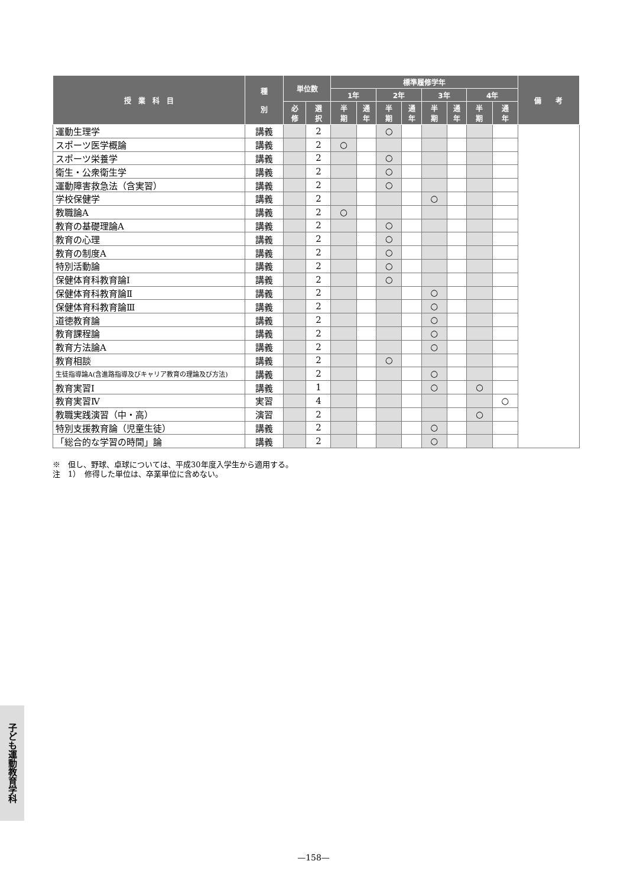| 授 業 科 目 | 種 別 | 単位数 | | 標準履修学年 | | | | | | | | 備 考 |
| --- | --- | --- | --- | --- | --- | --- | --- | --- | --- | --- | --- | --- |
| | | | | 1年 | | 2年 | | 3年 | | 4年 | | |
| | | 必 修 | 選 択 | 半 期 | 通 年 | 半 期 | 通 年 | 半 期 | 通 年 | 半 期 | 通 年 | |
| 運動生理学 | 講義 | | 2 | | | ○ | | | | | | |
| スポーツ医学概論 | 講義 | | 2 | ○ | | | | | | | | |
| スポーツ栄養学 | 講義 | | 2 | | | ○ | | | | | | |
| 衛生・公衆衛生学 | 講義 | | 2 | | | ○ | | | | | | |
| 運動障害救急法（含実習） | 講義 | | 2 | | | ○ | | | | | | |
| 学校保健学 | 講義 | | 2 | | | | | ○ | | | | |
| 教職論A | 講義 | | 2 | ○ | | | | | | | | |
| 教育の基礎理論A | 講義 | | 2 | | | ○ | | | | | | |
| 教育の心理 | 講義 | | 2 | | | ○ | | | | | | |
| 教育の制度A | 講義 | | 2 | | | ○ | | | | | | |
| 特別活動論 | 講義 | | 2 | | | ○ | | | | | | |
| 保健体育科教育論Ⅰ | 講義 | | 2 | | | ○ | | | | | | |
| 保健体育科教育論Ⅱ | 講義 | | 2 | | | | | ○ | | | | |
| 保健体育科教育論Ⅲ | 講義 | | 2 | | | | | ○ | | | | |
| 道徳教育論 | 講義 | | 2 | | | | | ○ | | | | |
| 教育課程論 | 講義 | | 2 | | | | | ○ | | | | |
| 教育方法論A | 講義 | | 2 | | | | | ○ | | | | |
| 教育相談 | 講義 | | 2 | | | ○ | | | | | | |
| 生徒指導論A(含進路指導及びキャリア教育の理論及び方法) | 講義 | | 2 | | | | | ○ | | | | |
| 教育実習Ⅰ | 講義 | | 1 | | | | | ○ | | ○ | | |
| 教育実習Ⅳ | 実習 | | 4 | | | | | | | | ○ | |
| 教職実践演習（中・高） | 演習 | | 2 | | | | | | | ○ | | |
| 特別支援教育論（児童生徒） | 講義 | | 2 | | | | | ○ | | | | |
| 「総合的な学習の時間」論 | 講義 | | 2 | | | | | ○ | | | | |
※　但し、野球、卓球については、平成30年度入学生から適用する。
注　1）　修得した単位は、卒業単位に含めない。
子ども運動教育学科
—158—